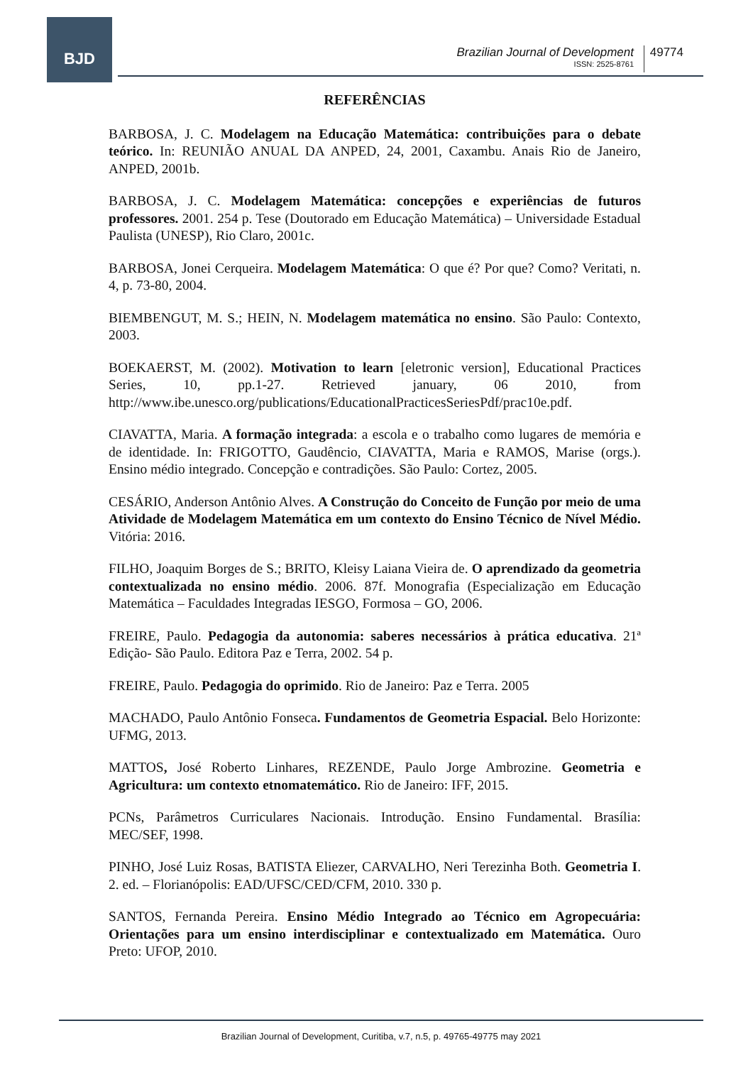BJD
Brazilian Journal of Development
ISSN: 2525-8761
49774
REFERÊNCIAS
BARBOSA, J. C. Modelagem na Educação Matemática: contribuições para o debate teórico. In: REUNIÃO ANUAL DA ANPED, 24, 2001, Caxambu. Anais Rio de Janeiro, ANPED, 2001b.
BARBOSA, J. C. Modelagem Matemática: concepções e experiências de futuros professores. 2001. 254 p. Tese (Doutorado em Educação Matemática) – Universidade Estadual Paulista (UNESP), Rio Claro, 2001c.
BARBOSA, Jonei Cerqueira. Modelagem Matemática: O que é? Por que? Como? Veritati, n. 4, p. 73-80, 2004.
BIEMBENGUT, M. S.; HEIN, N. Modelagem matemática no ensino. São Paulo: Contexto, 2003.
BOEKAERST, M. (2002). Motivation to learn [eletronic version], Educational Practices Series, 10, pp.1-27. Retrieved january, 06 2010, from http://www.ibe.unesco.org/publications/EducationalPracticesSeriesPdf/prac10e.pdf.
CIAVATTA, Maria. A formação integrada: a escola e o trabalho como lugares de memória e de identidade. In: FRIGOTTO, Gaudêncio, CIAVATTA, Maria e RAMOS, Marise (orgs.). Ensino médio integrado. Concepção e contradições. São Paulo: Cortez, 2005.
CESÁRIO, Anderson Antônio Alves. A Construção do Conceito de Função por meio de uma Atividade de Modelagem Matemática em um contexto do Ensino Técnico de Nível Médio. Vitória: 2016.
FILHO, Joaquim Borges de S.; BRITO, Kleisy Laiana Vieira de. O aprendizado da geometria contextualizada no ensino médio. 2006. 87f. Monografia (Especialização em Educação Matemática – Faculdades Integradas IESGO, Formosa – GO, 2006.
FREIRE, Paulo. Pedagogia da autonomia: saberes necessários à prática educativa. 21ª Edição- São Paulo. Editora Paz e Terra, 2002. 54 p.
FREIRE, Paulo. Pedagogia do oprimido. Rio de Janeiro: Paz e Terra. 2005
MACHADO, Paulo Antônio Fonseca. Fundamentos de Geometria Espacial. Belo Horizonte: UFMG, 2013.
MATTOS, José Roberto Linhares, REZENDE, Paulo Jorge Ambrozine. Geometria e Agricultura: um contexto etnomatemático. Rio de Janeiro: IFF, 2015.
PCNs, Parâmetros Curriculares Nacionais. Introdução. Ensino Fundamental. Brasília: MEC/SEF, 1998.
PINHO, José Luiz Rosas, BATISTA Eliezer, CARVALHO, Neri Terezinha Both. Geometria I. 2. ed. – Florianópolis: EAD/UFSC/CED/CFM, 2010. 330 p.
SANTOS, Fernanda Pereira. Ensino Médio Integrado ao Técnico em Agropecuária: Orientações para um ensino interdisciplinar e contextualizado em Matemática. Ouro Preto: UFOP, 2010.
Brazilian Journal of Development, Curitiba, v.7, n.5, p. 49765-49775 may 2021